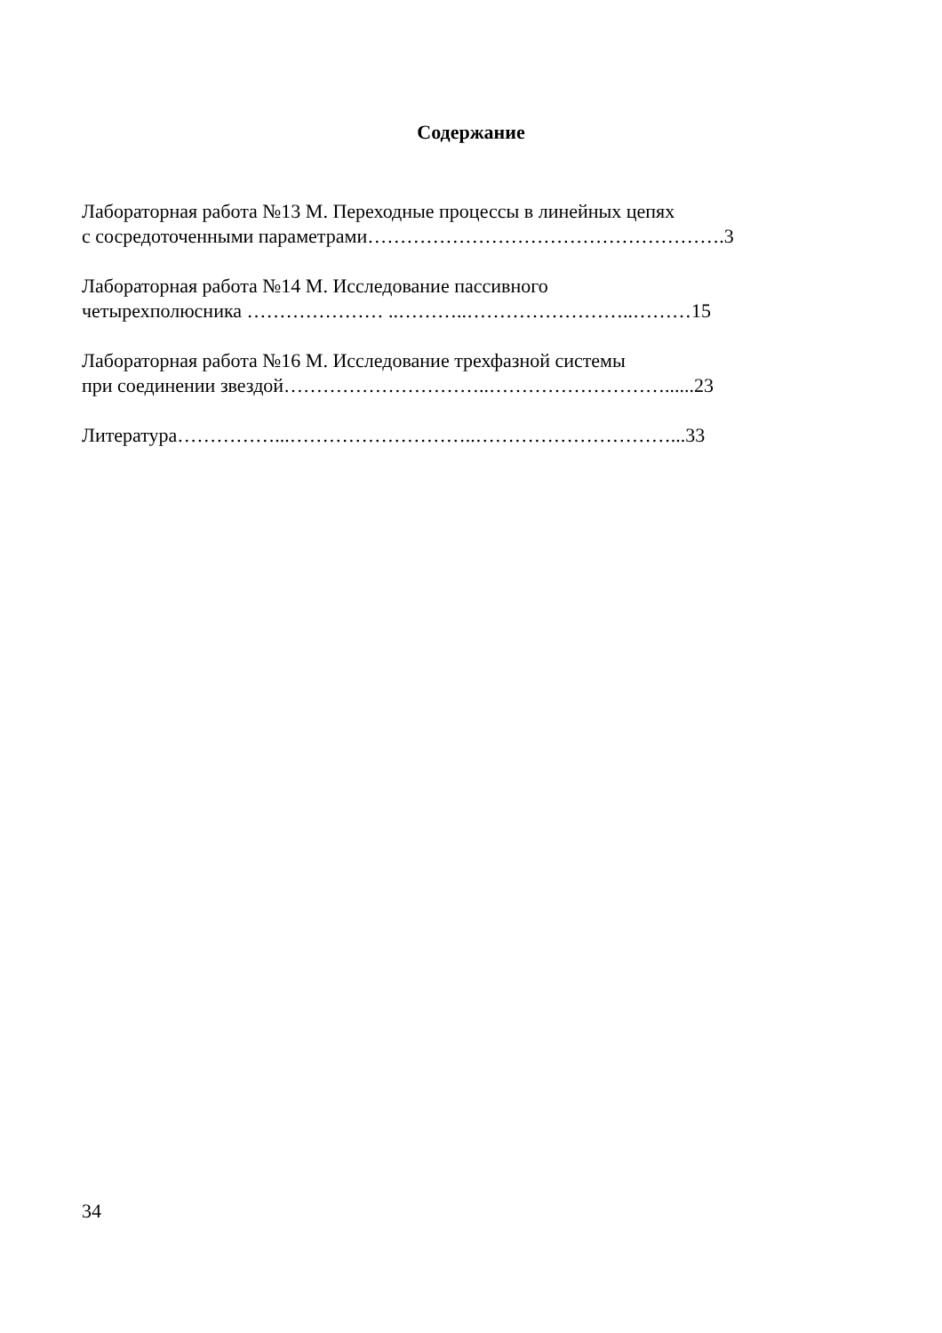Содержание
Лабораторная работа №13 М. Переходные процессы в линейных цепях
с сосредоточенными параметрами……………………………………………….3
Лабораторная работа №14 М. Исследование пассивного
четырехполюсника ………………… ..………..……………………..………15
Лабораторная работа №16 М. Исследование трехфазной системы
при соединении звездой…………………………..………………………......23
Литература……………...………………………..…………………………...33
34